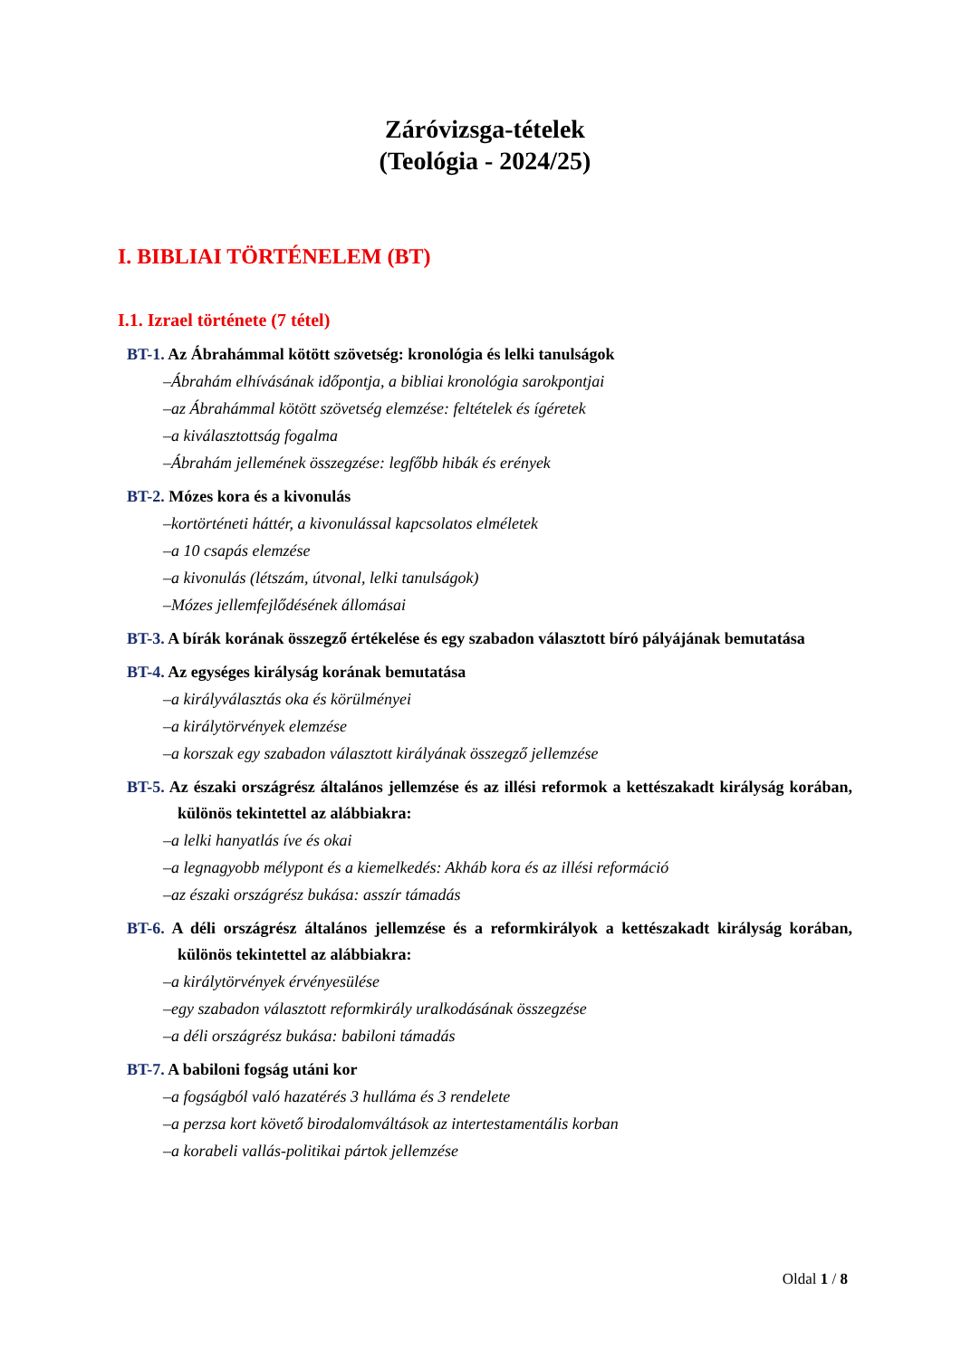Záróvizsga-tételek
(Teológia - 2024/25)
I. BIBLIAI TÖRTÉNELEM (BT)
I.1. Izrael története (7 tétel)
BT-1. Az Ábrahámmal kötött szövetség: kronológia és lelki tanulságok
–Ábrahám elhívásának időpontja, a bibliai kronológia sarokpontjai
–az Ábrahámmal kötött szövetség elemzése: feltételek és ígéretek
–a kiválasztottság fogalma
–Ábrahám jellemének összegzése: legfőbb hibák és erények
BT-2. Mózes kora és a kivonulás
–kortörténeti háttér, a kivonulással kapcsolatos elméletek
–a 10 csapás elemzése
–a kivonulás (létszám, útvonal, lelki tanulságok)
–Mózes jellemfejlődésének állomásai
BT-3. A bírák korának összegző értékelése és egy szabadon választott bíró pályájának bemutatása
BT-4. Az egységes királyság korának bemutatása
–a királyválasztás oka és körülményei
–a királytörvények elemzése
–a korszak egy szabadon választott királyának összegző jellemzése
BT-5. Az északi országrész általános jellemzése és az illési reformok a kettészakadt királyság korában, különös tekintettel az alábbiakra:
–a lelki hanyatlás íve és okai
–a legnagyobb mélypont és a kiemelkedés: Akháb kora és az illési reformáció
–az északi országrész bukása: asszír támadás
BT-6. A déli országrész általános jellemzése és a reformkirályok a kettészakadt királyság korában, különös tekintettel az alábbiakra:
–a királytörvények érvényesülése
–egy szabadon választott reformkirály uralkodásának összegzése
–a déli országrész bukása: babiloni támadás
BT-7. A babiloni fogság utáni kor
–a fogságból való hazatérés 3 hulláma és 3 rendelete
–a perzsa kort követő birodalomváltások az intertestamentális korban
–a korabeli vallás-politikai pártok jellemzése
Oldal 1 / 8